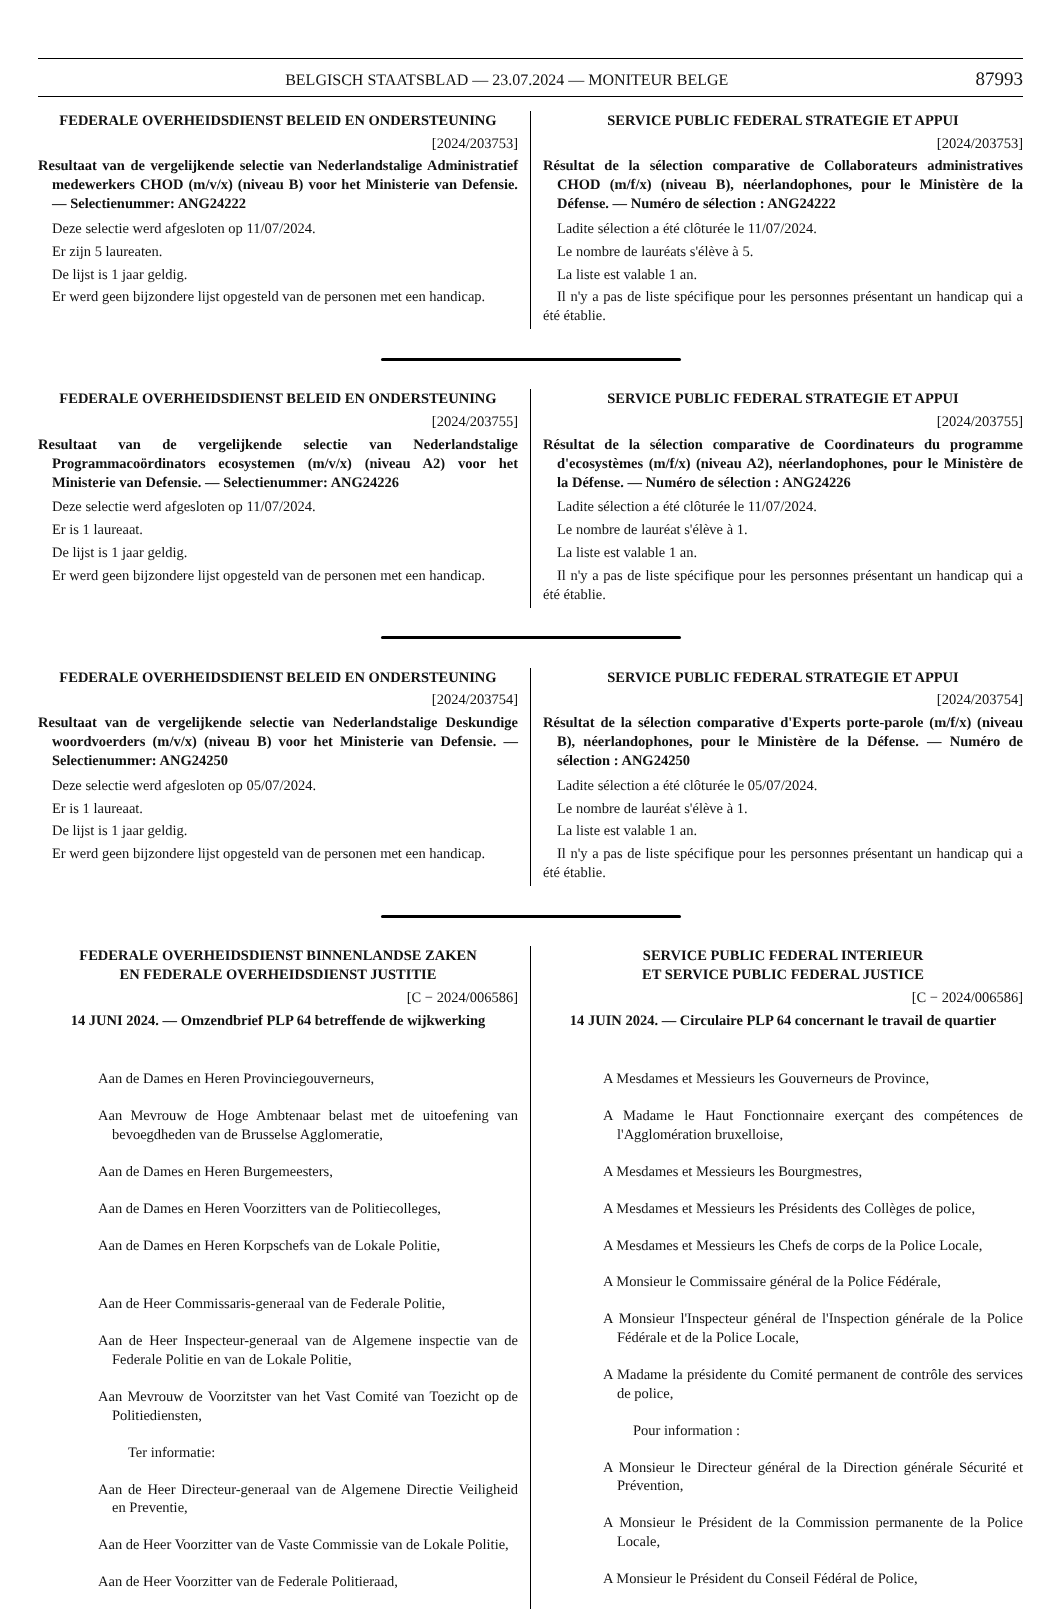BELGISCH STAATSBLAD — 23.07.2024 — MONITEUR BELGE 87993
FEDERALE OVERHEIDSDIENST BELEID EN ONDERSTEUNING
[2024/203753]
Resultaat van de vergelijkende selectie van Nederlandstalige Administratief medewerkers CHOD (m/v/x) (niveau B) voor het Ministerie van Defensie. — Selectienummer: ANG24222
Deze selectie werd afgesloten op 11/07/2024.
Er zijn 5 laureaten.
De lijst is 1 jaar geldig.
Er werd geen bijzondere lijst opgesteld van de personen met een handicap.
SERVICE PUBLIC FEDERAL STRATEGIE ET APPUI
[2024/203753]
Résultat de la sélection comparative de Collaborateurs administratives CHOD (m/f/x) (niveau B), néerlandophones, pour le Ministère de la Défense. — Numéro de sélection : ANG24222
Ladite sélection a été clôturée le 11/07/2024.
Le nombre de lauréats s'élève à 5.
La liste est valable 1 an.
Il n'y a pas de liste spécifique pour les personnes présentant un handicap qui a été établie.
FEDERALE OVERHEIDSDIENST BELEID EN ONDERSTEUNING
[2024/203755]
Resultaat van de vergelijkende selectie van Nederlandstalige Programmacoördinators ecosystemen (m/v/x) (niveau A2) voor het Ministerie van Defensie. — Selectienummer: ANG24226
Deze selectie werd afgesloten op 11/07/2024.
Er is 1 laureaat.
De lijst is 1 jaar geldig.
Er werd geen bijzondere lijst opgesteld van de personen met een handicap.
SERVICE PUBLIC FEDERAL STRATEGIE ET APPUI
[2024/203755]
Résultat de la sélection comparative de Coordinateurs du programme d'ecosystèmes (m/f/x) (niveau A2), néerlandophones, pour le Ministère de la Défense. — Numéro de sélection : ANG24226
Ladite sélection a été clôturée le 11/07/2024.
Le nombre de lauréat s'élève à 1.
La liste est valable 1 an.
Il n'y a pas de liste spécifique pour les personnes présentant un handicap qui a été établie.
FEDERALE OVERHEIDSDIENST BELEID EN ONDERSTEUNING
[2024/203754]
Resultaat van de vergelijkende selectie van Nederlandstalige Deskundige woordvoerders (m/v/x) (niveau B) voor het Ministerie van Defensie. — Selectienummer: ANG24250
Deze selectie werd afgesloten op 05/07/2024.
Er is 1 laureaat.
De lijst is 1 jaar geldig.
Er werd geen bijzondere lijst opgesteld van de personen met een handicap.
SERVICE PUBLIC FEDERAL STRATEGIE ET APPUI
[2024/203754]
Résultat de la sélection comparative d'Experts porte-parole (m/f/x) (niveau B), néerlandophones, pour le Ministère de la Défense. — Numéro de sélection : ANG24250
Ladite sélection a été clôturée le 05/07/2024.
Le nombre de lauréat s'élève à 1.
La liste est valable 1 an.
Il n'y a pas de liste spécifique pour les personnes présentant un handicap qui a été établie.
FEDERALE OVERHEIDSDIENST BINNENLANDSE ZAKEN
EN FEDERALE OVERHEIDSDIENST JUSTITIE
[C − 2024/006586]
14 JUNI 2024. — Omzendbrief PLP 64 betreffende de wijkwerking
Aan de Dames en Heren Provinciegouverneurs,
Aan Mevrouw de Hoge Ambtenaar belast met de uitoefening van bevoegdheden van de Brusselse Agglomeratie,
Aan de Dames en Heren Burgemeesters,
Aan de Dames en Heren Voorzitters van de Politiecolleges,
Aan de Dames en Heren Korpschefs van de Lokale Politie,
Aan de Heer Commissaris-generaal van de Federale Politie,
Aan de Heer Inspecteur-generaal van de Algemene inspectie van de Federale Politie en van de Lokale Politie,
Aan Mevrouw de Voorzitster van het Vast Comité van Toezicht op de Politiediensten,
Ter informatie:
Aan de Heer Directeur-generaal van de Algemene Directie Veiligheid en Preventie,
Aan de Heer Voorzitter van de Vaste Commissie van de Lokale Politie,
Aan de Heer Voorzitter van de Federale Politieraad,
SERVICE PUBLIC FEDERAL INTERIEUR
ET SERVICE PUBLIC FEDERAL JUSTICE
[C − 2024/006586]
14 JUIN 2024. — Circulaire PLP 64 concernant le travail de quartier
A Mesdames et Messieurs les Gouverneurs de Province,
A Madame le Haut Fonctionnaire exerçant des compétences de l'Agglomération bruxelloise,
A Mesdames et Messieurs les Bourgmestres,
A Mesdames et Messieurs les Présidents des Collèges de police,
A Mesdames et Messieurs les Chefs de corps de la Police Locale,
A Monsieur le Commissaire général de la Police Fédérale,
A Monsieur l'Inspecteur général de l'Inspection générale de la Police Fédérale et de la Police Locale,
A Madame la présidente du Comité permanent de contrôle des services de police,
Pour information :
A Monsieur le Directeur général de la Direction générale Sécurité et Prévention,
A Monsieur le Président de la Commission permanente de la Police Locale,
A Monsieur le Président du Conseil Fédéral de Police,